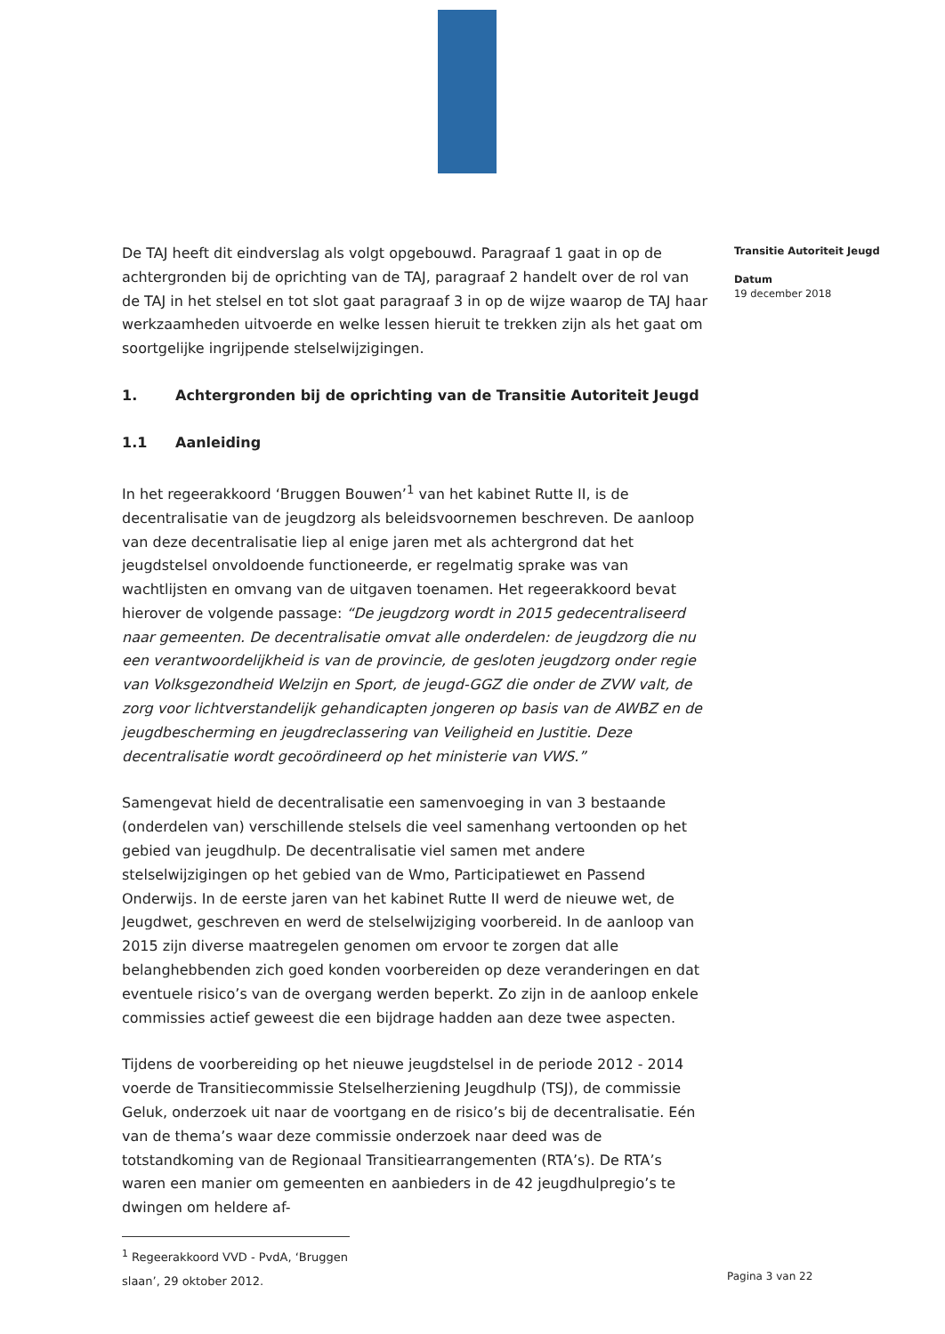De TAJ heeft dit eindverslag als volgt opgebouwd. Paragraaf 1 gaat in op de achtergronden bij de oprichting van de TAJ, paragraaf 2 handelt over de rol van de TAJ in het stelsel en tot slot gaat paragraaf 3 in op de wijze waarop de TAJ haar werkzaamheden uitvoerde en welke lessen hieruit te trekken zijn als het gaat om soortgelijke ingrijpende stelselwijzigingen.
1. Achtergronden bij de oprichting van de Transitie Autoriteit Jeugd
1.1 Aanleiding
In het regeerakkoord ‘Bruggen Bouwen’<sup>1</sup> van het kabinet Rutte II, is de decentralisatie van de jeugdzorg als beleidsvoornemen beschreven. De aanloop van deze decentralisatie liep al enige jaren met als achtergrond dat het jeugdstelsel onvoldoende functioneerde, er regelmatig sprake was van wachtlijsten en omvang van de uitgaven toenamen. Het regeerakkoord bevat hierover de volgende passage: “De jeugdzorg wordt in 2015 gedecentraliseerd naar gemeenten. De decentralisatie omvat alle onderdelen: de jeugdzorg die nu een verantwoordelijkheid is van de provincie, de gesloten jeugdzorg onder regie van Volksgezondheid Welzijn en Sport, de jeugd-GGZ die onder de ZVW valt, de zorg voor lichtverstandelijk gehandicapten jongeren op basis van de AWBZ en de jeugdbescherming en jeugdreclassering van Veiligheid en Justitie. Deze decentralisatie wordt gecoördineerd op het ministerie van VWS.”
Samengevat hield de decentralisatie een samenvoeging in van 3 bestaande (onderdelen van) verschillende stelsels die veel samenhang vertoonden op het gebied van jeugdhulp. De decentralisatie viel samen met andere stelselwijzigingen op het gebied van de Wmo, Participatiewet en Passend Onderwijs. In de eerste jaren van het kabinet Rutte II werd de nieuwe wet, de Jeugdwet, geschreven en werd de stelselwijziging voorbereid. In de aanloop van 2015 zijn diverse maatregelen genomen om ervoor te zorgen dat alle belanghebbenden zich goed konden voorbereiden op deze veranderingen en dat eventuele risico’s van de overgang werden beperkt. Zo zijn in de aanloop enkele commissies actief geweest die een bijdrage hadden aan deze twee aspecten.
Tijdens de voorbereiding op het nieuwe jeugdstelsel in de periode 2012 - 2014 voerde de Transitiecommissie Stelselherziening Jeugdhulp (TSJ), de commissie Geluk, onderzoek uit naar de voortgang en de risico’s bij de decentralisatie. Eén van de thema’s waar deze commissie onderzoek naar deed was de totstandkoming van de Regionaal Transitiearrangementen (RTA’s). De RTA’s waren een manier om gemeenten en aanbieders in de 42 jeugdhulpregio’s te dwingen om heldere af-
<sup>1</sup> Regeerakkoord VVD - PvdA, ‘Bruggen slaan’, 29 oktober 2012.
Transitie Autoriteit Jeugd
Datum
19 december 2018
Pagina 3 van 22